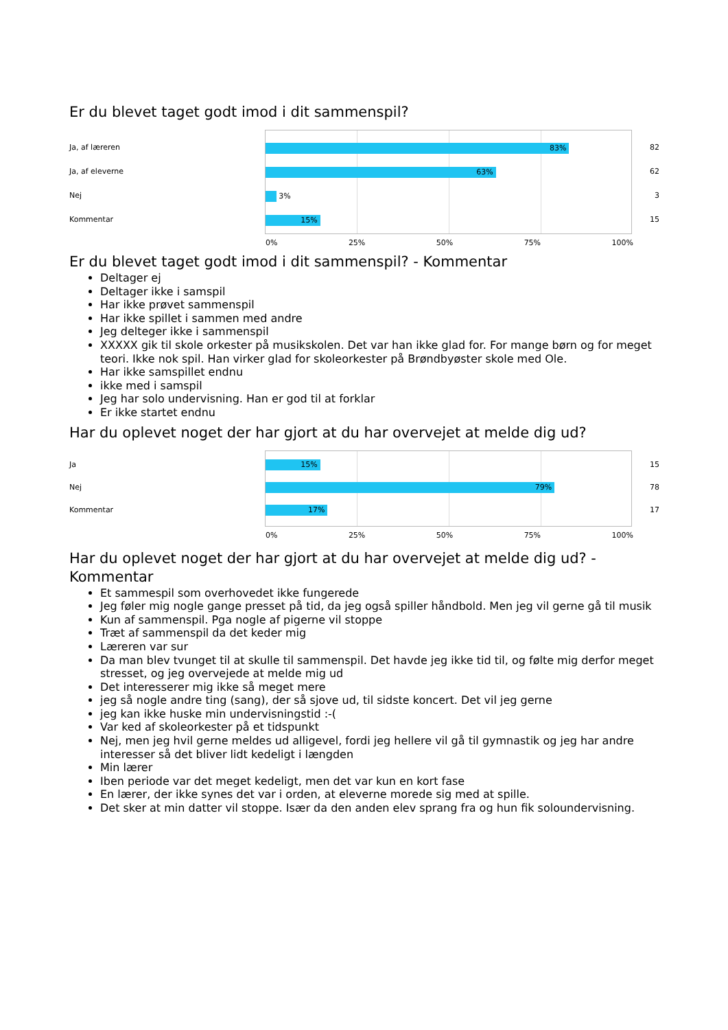Er du blevet taget godt imod i dit sammenspil?
Ja, af læreren
Ja, af eleverne
Nej
Kommentar
83%
63%
3%
15%
82
62
3
15
0% 25% 50% 75% 100%
Er du blevet taget godt imod i dit sammenspil? - Kommentar
Deltager ej
Deltager ikke i samspil
Har ikke prøvet sammenspil
Har ikke spillet i sammen med andre
Jeg delteger ikke i sammenspil
XXXXX gik til skole orkester på musikskolen. Det var han ikke glad for. For mange børn og for meget teori. Ikke nok spil. Han virker glad for skoleorkester på Brøndbyøster skole med Ole.
Har ikke samspillet endnu
ikke med i samspil
Jeg har solo undervisning. Han er god til at forklar
Er ikke startet endnu
Har du oplevet noget der har gjort at du har overvejet at melde dig ud?
Ja
Nej
Kommentar
15%
79%
17%
15
78
17
0% 25% 50% 75% 100%
Har du oplevet noget der har gjort at du har overvejet at melde dig ud? - Kommentar
Et sammespil som overhovedet ikke fungerede
Jeg føler mig nogle gange presset på tid, da jeg også spiller håndbold. Men jeg vil gerne gå til musik
Kun af sammenspil. Pga nogle af pigerne vil stoppe
Træt af sammenspil da det keder mig
Læreren var sur
Da man blev tvunget til at skulle til sammenspil. Det havde jeg ikke tid til, og følte mig derfor meget stresset, og jeg overvejede at melde mig ud
Det interesserer mig ikke så meget mere
jeg så nogle andre ting (sang), der så sjove ud, til sidste koncert. Det vil jeg gerne
jeg kan ikke huske min undervisningstid :-(
Var ked af skoleorkester på et tidspunkt
Nej, men jeg hvil gerne meldes ud alligevel, fordi jeg hellere vil gå til gymnastik og jeg har andre interesser så det bliver lidt kedeligt i længden
Min lærer
Iben periode var det meget kedeligt, men det var kun en kort fase
En lærer, der ikke synes det var i orden, at eleverne morede sig med at spille.
Det sker at min datter vil stoppe. Især da den anden elev sprang fra og hun fik soloundervisning.